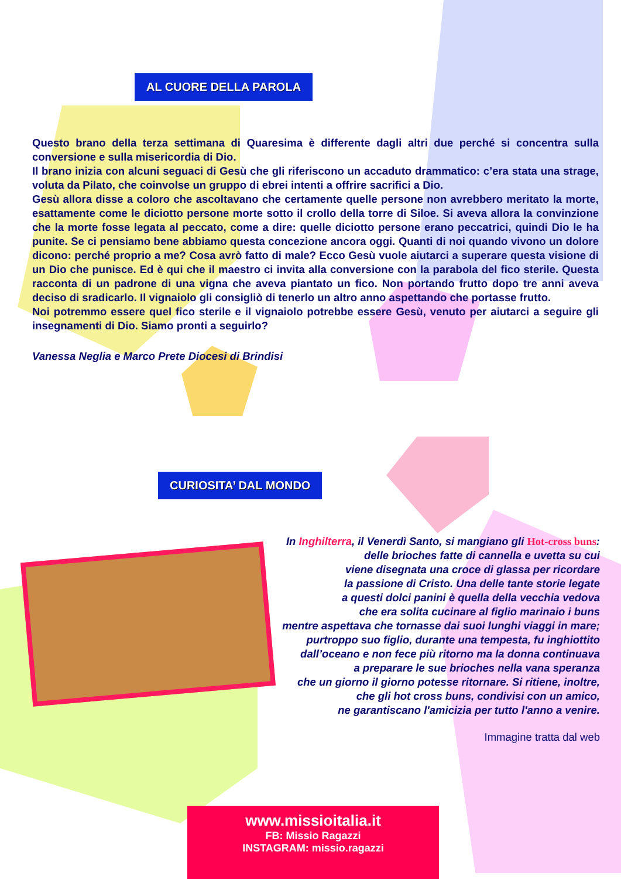AL CUORE DELLA PAROLA
Questo brano della terza settimana di Quaresima è differente dagli altri due perché si concentra sulla conversione e sulla misericordia di Dio.
Il brano inizia con alcuni seguaci di Gesù che gli riferiscono un accaduto drammatico: c’era stata una strage, voluta da Pilato, che coinvolse un gruppo di ebrei intenti a offrire sacrifici a Dio.
Gesù allora disse a coloro che ascoltavano che certamente quelle persone non avrebbero meritato la morte, esattamente come le diciotto persone morte sotto il crollo della torre di Siloe. Si aveva allora la convinzione che la morte fosse legata al peccato, come a dire: quelle diciotto persone erano peccatrici, quindi Dio le ha punite. Se ci pensiamo bene abbiamo questa concezione ancora oggi. Quanti di noi quando vivono un dolore dicono: perché proprio a me? Cosa avrò fatto di male? Ecco Gesù vuole aiutarci a superare questa visione di un Dio che punisce. Ed è qui che il maestro ci invita alla conversione con la parabola del fico sterile. Questa racconta di un padrone di una vigna che aveva piantato un fico. Non portando frutto dopo tre anni aveva deciso di sradicarlo. Il vignaiolo gli consigliò di tenerlo un altro anno aspettando che portasse frutto.
Noi potremmo essere quel fico sterile e il vignaiolo potrebbe essere Gesù, venuto per aiutarci a seguire gli insegnamenti di Dio. Siamo pronti a seguirlo?
Vanessa Neglia e Marco Prete Diocesi di Brindisi
CURIOSITA’ DAL MONDO
In Inghilterra, il Venerdì Santo, si mangiano gli Hot-cross buns:
delle brioches fatte di cannella e uvetta su cui
viene disegnata una croce di glassa per ricordare
la passione di Cristo. Una delle tante storie legate
a questi dolci panini è quella della vecchia vedova
che era solita cucinare al figlio marinaio i buns
mentre aspettava che tornasse dai suoi lunghi viaggi in mare;
purtroppo suo figlio, durante una tempesta, fu inghiottito
dall’oceano e non fece più ritorno ma la donna continuava
a preparare le sue brioches nella vana speranza
che un giorno il giorno potesse ritornare. Si ritiene, inoltre,
che gli hot cross buns, condivisi con un amico,
ne garantiscano l'amicizia per tutto l'anno a venire.
Immagine tratta dal web
www.missioitalia.it
FB: Missio Ragazzi
INSTAGRAM: missio.ragazzi